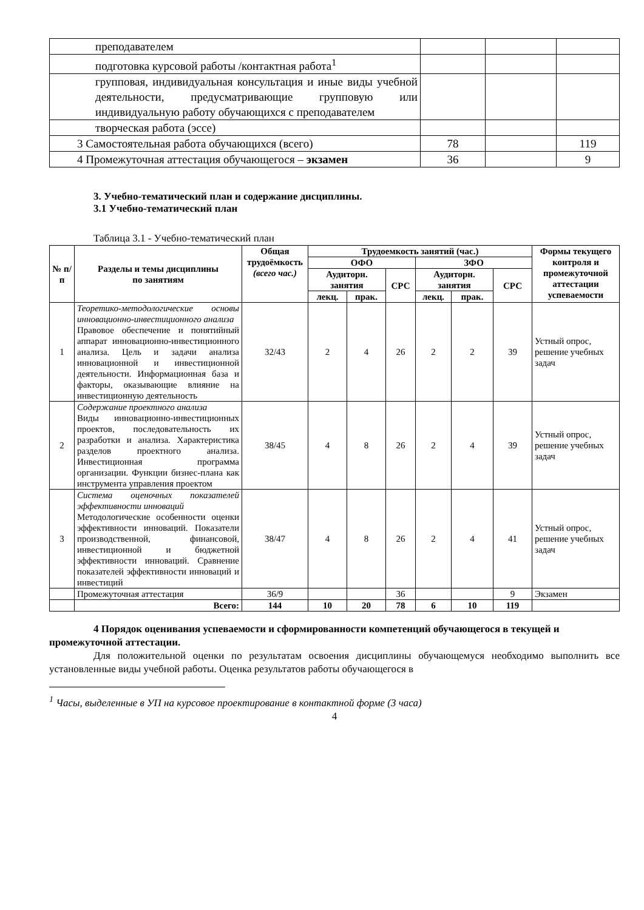| преподавателем | | | |
| подготовка курсовой работы /контактная работа<sup>1</sup> | | | |
| групповая, индивидуальная консультация и иные виды учебной деятельности, предусматривающие групповую или индивидуальную работу обучающихся с преподавателем | | | |
| творческая работа (эссе) | | | |
| 3 Самостоятельная работа обучающихся (всего) | 78 | | 119 |
| 4 Промежуточная аттестация обучающегося – экзамен | 36 | | 9 |
3. Учебно-тематический план и содержание дисциплины.
3.1 Учебно-тематический план
Таблица 3.1 - Учебно-тематический план
| № п/п | Разделы и темы дисциплины по занятиям | Общая трудоёмкость (всего час.) | Трудоемкость занятий (час.) | | | | | | Формы текущего контроля и промежуточной аттестации успеваемости |
| --- | --- | --- | --- | --- | --- | --- | --- | --- | --- |
| | | | ОФО | | | ЗФО | | | |
| | | | Аудиторн. занятия | | СРС | Аудиторн. занятия | | СРС | |
| | | | лекц. | прак. | | лекц. | прак. | | |
| 1 | Теоретико-методологические основы инновационно-инвестиционного анализа Правовое обеспечение и понятийный аппарат инновационно-инвестиционного анализа. Цель и задачи анализа инновационной и инвестиционной деятельности. Информационная база и факторы, оказывающие влияние на инвестиционную деятельность | 32/43 | 2 | 4 | 26 | 2 | 2 | 39 | Устный опрос, решение учебных задач |
| 2 | Содержание проектного анализа Виды инновационно-инвестиционных проектов, последовательность их разработки и анализа. Характеристика разделов проектного анализа. Инвестиционная программа организации. Функции бизнес-плана как инструмента управления проектом | 38/45 | 4 | 8 | 26 | 2 | 4 | 39 | Устный опрос, решение учебных задач |
| 3 | Система оценочных показателей эффективности инноваций Методологические особенности оценки эффективности инноваций. Показатели производственной, финансовой, инвестиционной и бюджетной эффективности инноваций. Сравнение показателей эффективности инноваций и инвестиций | 38/47 | 4 | 8 | 26 | 2 | 4 | 41 | Устный опрос, решение учебных задач |
| | Промежуточная аттестация | 36/9 | | | 36 | | | 9 | Экзамен |
| | Всего: | 144 | 10 | 20 | 78 | 6 | 10 | 119 | |
4 Порядок оценивания успеваемости и сформированности компетенций обучающегося в текущей и промежуточной аттестации.
Для положительной оценки по результатам освоения дисциплины обучающемуся необходимо выполнить все установленные виды учебной работы. Оценка результатов работы обучающегося в
<sup>1</sup> Часы, выделенные в УП на курсовое проектирование в контактной форме (3 часа)
4